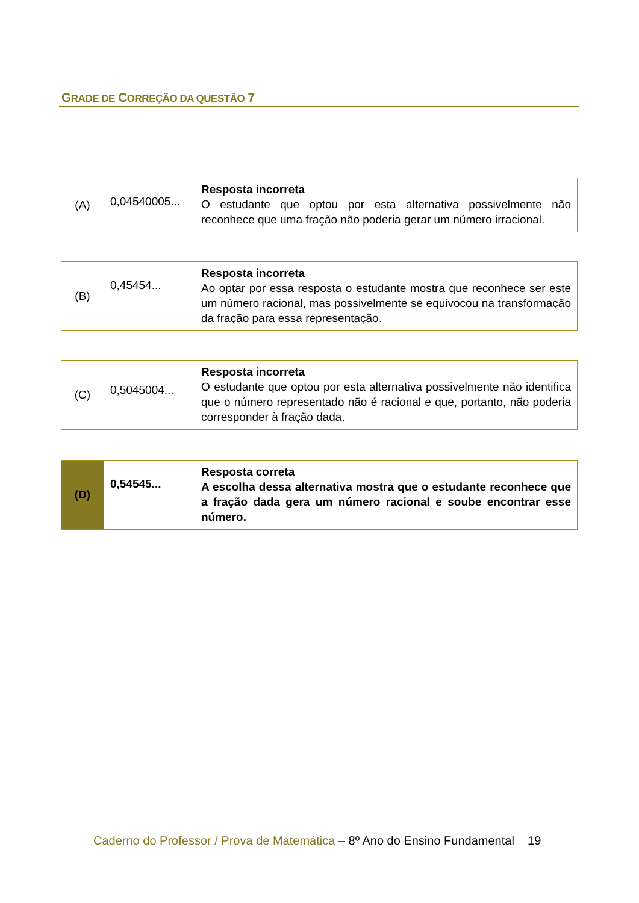GRADE DE CORREÇÃO DA QUESTÃO 7
| (A) | 0,04540005... | Resposta incorreta O estudante que optou por esta alternativa possivelmente não reconhece que uma fração não poderia gerar um número irracional. |
| (B) | 0,45454... | Resposta incorreta Ao optar por essa resposta o estudante mostra que reconhece ser este um número racional, mas possivelmente se equivocou na transformação da fração para essa representação. |
| (C) | 0,5045004... | Resposta incorreta O estudante que optou por esta alternativa possivelmente não identifica que o número representado não é racional e que, portanto, não poderia corresponder à fração dada. |
| (D) | 0,54545... | Resposta correta A escolha dessa alternativa mostra que o estudante reconhece que a fração dada gera um número racional e soube encontrar esse número. |
Caderno do Professor / Prova de Matemática – 8º Ano do Ensino Fundamental 19